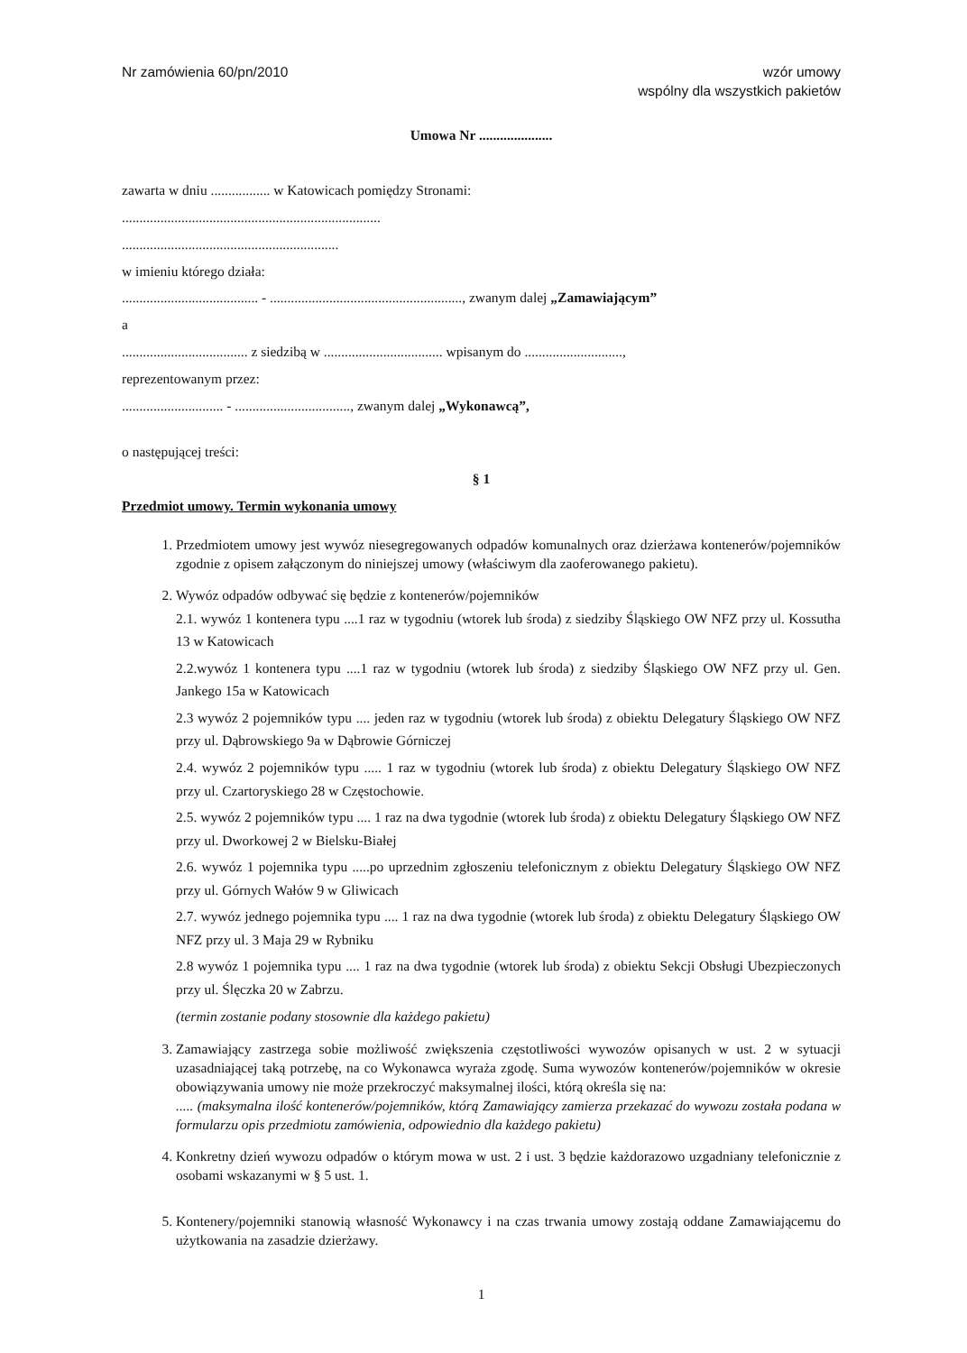Nr zamówienia 60/pn/2010 wzór umowy
wspólny dla wszystkich pakietów
Umowa Nr .....................
zawarta w dniu ................. w Katowicach pomiędzy Stronami:
..........................................................................
..............................................................
w imieniu którego działa:
....................................... - ......................................................., zwanym dalej „Zamawiającym”
a
.................................... z siedzibą w .................................. wpisanym do ............................,
reprezentowanym przez:
............................. - ................................., zwanym dalej „Wykonawcą”,
o następującej treści:
§ 1
Przedmiot umowy. Termin wykonania umowy
1. Przedmiotem umowy jest wywóz niesegregowanych odpadów komunalnych oraz dzierżawa kontenerów/pojemników zgodnie z opisem załączonym do niniejszej umowy (właściwym dla zaoferowanego pakietu).
2. Wywóz odpadów odbywać się będzie z kontenerów/pojemników
2.1. wywóz 1 kontenera typu ....1 raz w tygodniu (wtorek lub środa) z siedziby Śląskiego OW NFZ przy ul. Kossutha 13 w Katowicach
2.2.wywóz 1 kontenera typu ....1 raz w tygodniu (wtorek lub środa) z siedziby Śląskiego OW NFZ przy ul. Gen. Jankego 15a w Katowicach
2.3 wywóz 2 pojemników typu .... jeden raz w tygodniu (wtorek lub środa) z obiektu Delegatury Śląskiego OW NFZ przy ul. Dąbrowskiego 9a w Dąbrowie Górniczej
2.4. wywóz 2 pojemników typu ..... 1 raz w tygodniu (wtorek lub środa) z obiektu Delegatury Śląskiego OW NFZ przy ul. Czartoryskiego 28 w Częstochowie.
2.5. wywóz 2 pojemników typu .... 1 raz na dwa tygodnie (wtorek lub środa) z obiektu Delegatury Śląskiego OW NFZ przy ul. Dworkowej 2 w Bielsku-Białej
2.6. wywóz 1 pojemnika typu .....po uprzednim zgłoszeniu telefonicznym z obiektu Delegatury Śląskiego OW NFZ przy ul. Górnych Wałów 9 w Gliwicach
2.7. wywóz jednego pojemnika typu .... 1 raz na dwa tygodnie (wtorek lub środa) z obiektu Delegatury Śląskiego OW NFZ przy ul. 3 Maja 29 w Rybniku
2.8 wywóz 1 pojemnika typu .... 1 raz na dwa tygodnie (wtorek lub środa) z obiektu Sekcji Obsługi Ubezpieczonych przy ul. Ślęczka 20 w Zabrzu.
(termin zostanie podany stosownie dla każdego pakietu)
3. Zamawiający zastrzega sobie możliwość zwiększenia częstotliwości wywozów opisanych w ust. 2 w sytuacji uzasadniającej taką potrzebę, na co Wykonawca wyraża zgodę. Suma wywozów kontenerów/pojemników w okresie obowiązywania umowy nie może przekroczyć maksymalnej ilości, którą określa się na:
..... (maksymalna ilość kontenerów/pojemników, którą Zamawiający zamierza przekazać do wywozu została podana w formularzu opis przedmiotu zamówienia, odpowiednio dla każdego pakietu)
4. Konkretny dzień wywozu odpadów o którym mowa w ust. 2 i ust. 3 będzie każdorazowo uzgadniany telefonicznie z osobami wskazanymi w § 5 ust. 1.
5. Kontenery/pojemniki stanowią własność Wykonawcy i na czas trwania umowy zostają oddane Zamawiającemu do użytkowania na zasadzie dzierżawy.
1